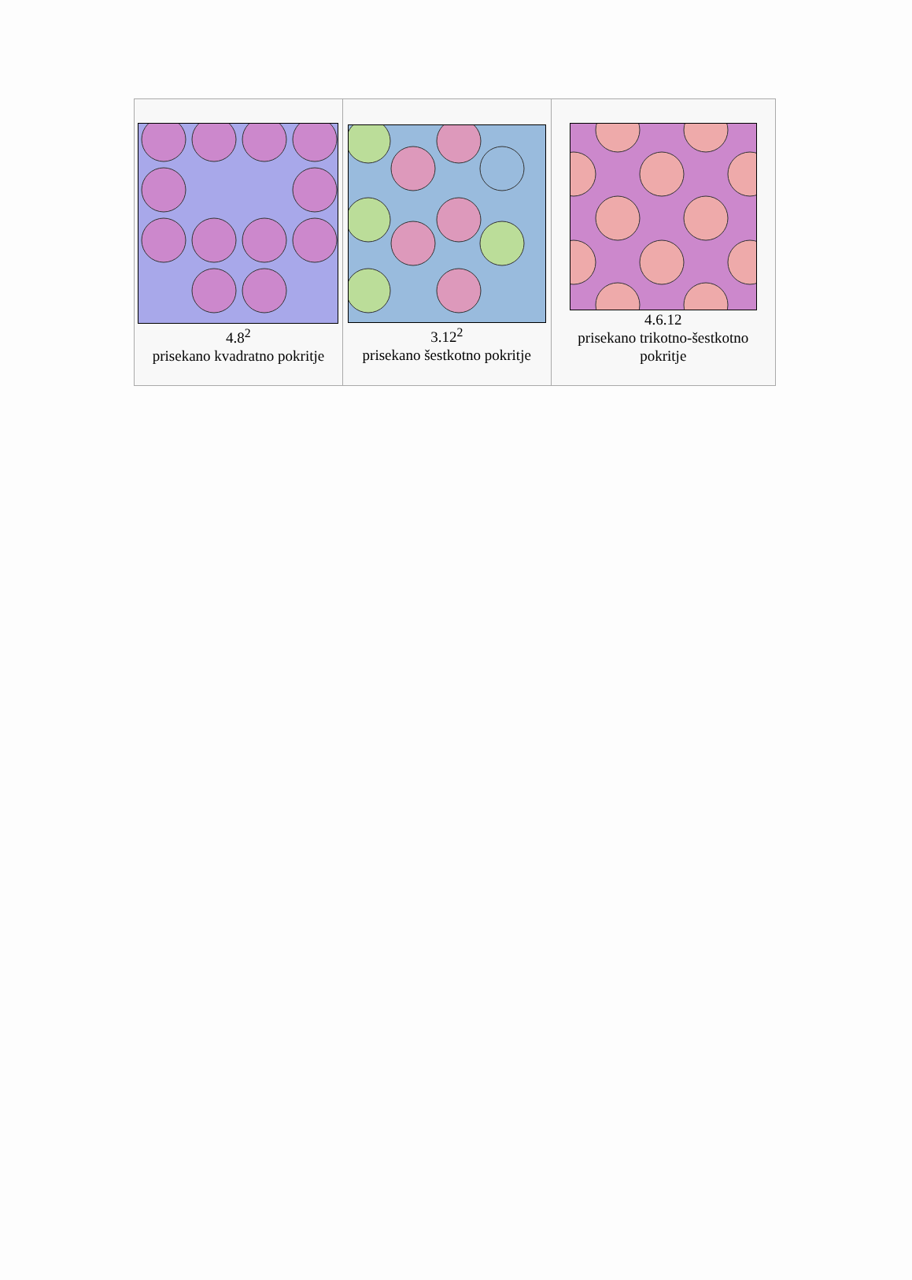| 4.8<sup>2</sup> prisekano kvadratno pokritje | 3.12<sup>2</sup> prisekano šestkotno pokritje | 4.6.12 prisekano trikotno-šestkotno pokritje |